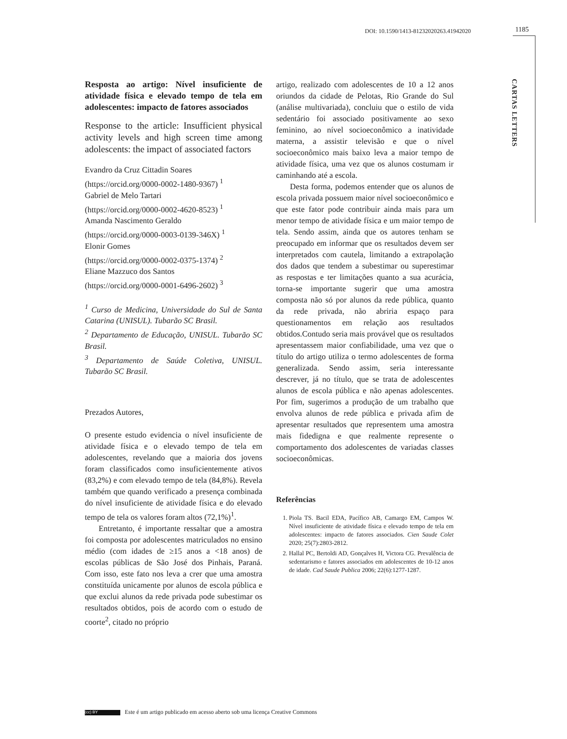DOI: 10.1590/1413-81232020263.41942020
1185
CARTAS LETTERS
Resposta ao artigo: Nível insuficiente de atividade física e elevado tempo de tela em adolescentes: impacto de fatores associados
Response to the article: Insufficient physical activity levels and high screen time among adolescents: the impact of associated factors
Evandro da Cruz Cittadin Soares
(https://orcid.org/0000-0002-1480-9367) <sup>1</sup>
Gabriel de Melo Tartari
(https://orcid.org/0000-0002-4620-8523) <sup>1</sup>
Amanda Nascimento Geraldo
(https://orcid.org/0000-0003-0139-346X) <sup>1</sup>
Elonir Gomes
(https://orcid.org/0000-0002-0375-1374) <sup>2</sup>
Eliane Mazzuco dos Santos
(https://orcid.org/0000-0001-6496-2602) <sup>3</sup>
<sup>1</sup> Curso de Medicina, Universidade do Sul de Santa Catarina (UNISUL). Tubarão SC Brasil.
<sup>2</sup> Departamento de Educação, UNISUL. Tubarão SC Brasil.
<sup>3</sup> Departamento de Saúde Coletiva, UNISUL. Tubarão SC Brasil.
Prezados Autores,
O presente estudo evidencia o nível insuficiente de atividade física e o elevado tempo de tela em adolescentes, revelando que a maioria dos jovens foram classificados como insuficientemente ativos (83,2%) e com elevado tempo de tela (84,8%). Revela também que quando verificado a presença combinada do nível insuficiente de atividade física e do elevado tempo de tela os valores foram altos (72,1%)<sup>1</sup>.
Entretanto, é importante ressaltar que a amostra foi composta por adolescentes matriculados no ensino médio (com idades de ≥15 anos a <18 anos) de escolas públicas de São José dos Pinhais, Paraná. Com isso, este fato nos leva a crer que uma amostra constituída unicamente por alunos de escola pública e que exclui alunos da rede privada pode subestimar os resultados obtidos, pois de acordo com o estudo de coorte<sup>2</sup>, citado no próprio
artigo, realizado com adolescentes de 10 a 12 anos oriundos da cidade de Pelotas, Rio Grande do Sul (análise multivariada), concluiu que o estilo de vida sedentário foi associado positivamente ao sexo feminino, ao nível socioeconômico a inatividade materna, a assistir televisão e que o nível socioeconômico mais baixo leva a maior tempo de atividade física, uma vez que os alunos costumam ir caminhando até a escola.
Desta forma, podemos entender que os alunos de escola privada possuem maior nível socioeconômico e que este fator pode contribuir ainda mais para um menor tempo de atividade física e um maior tempo de tela. Sendo assim, ainda que os autores tenham se preocupado em informar que os resultados devem ser interpretados com cautela, limitando a extrapolação dos dados que tendem a subestimar ou superestimar as respostas e ter limitações quanto a sua acurácia, torna-se importante sugerir que uma amostra composta não só por alunos da rede pública, quanto da rede privada, não abriria espaço para questionamentos em relação aos resultados obtidos.Contudo seria mais provável que os resultados apresentassem maior confiabilidade, uma vez que o título do artigo utiliza o termo adolescentes de forma generalizada. Sendo assim, seria interessante descrever, já no título, que se trata de adolescentes alunos de escola pública e não apenas adolescentes. Por fim, sugerimos a produção de um trabalho que envolva alunos de rede pública e privada afim de apresentar resultados que representem uma amostra mais fidedigna e que realmente represente o comportamento dos adolescentes de variadas classes socioeconômicas.
Referências
1. Piola TS. Bacil EDA, Pacífico AB, Camargo EM, Campos W. Nível insuficiente de atividade física e elevado tempo de tela em adolescentes: impacto de fatores associados. Cien Saude Colet 2020; 25(7):2803-2812.
2. Hallal PC, Bertoldi AD, Gonçalves H, Victora CG. Prevalência de sedentarismo e fatores associados em adolescentes de 10-12 anos de idade. Cad Saude Publica 2006; 22(6):1277-1287.
(cc) BY Este é um artigo publicado em acesso aberto sob uma licença Creative Commons